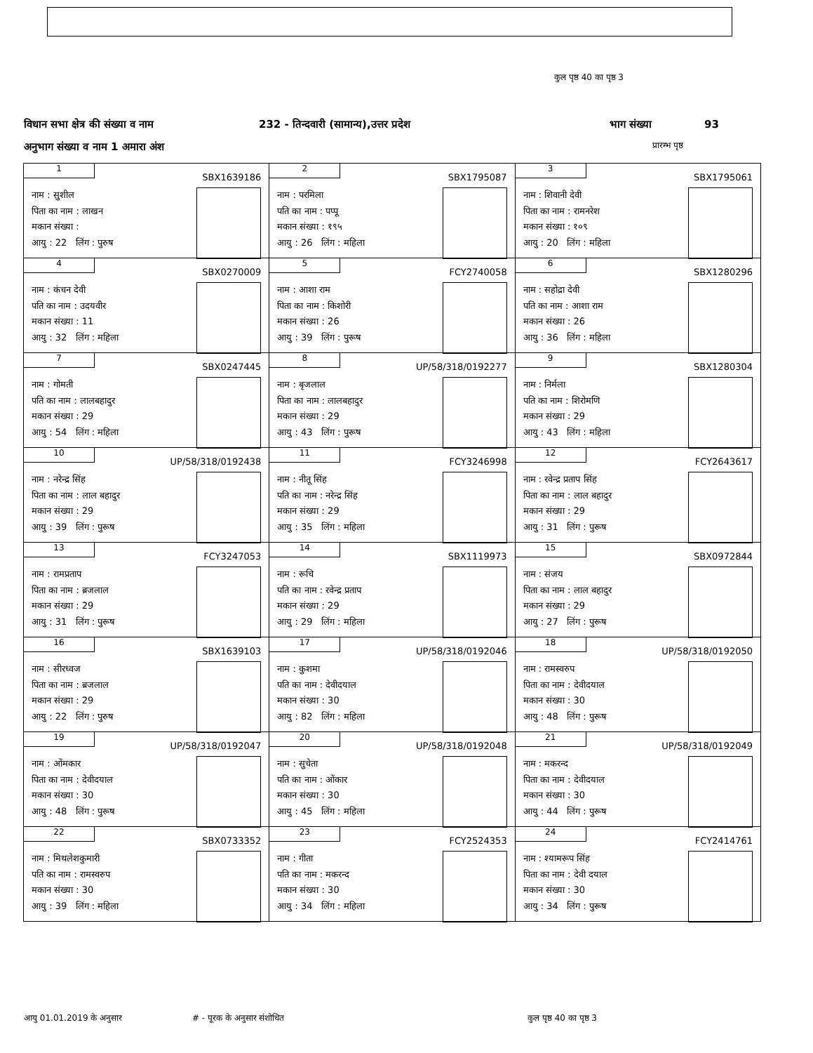कुल पृष्ठ 40 का पृष्ठ 3
विधान सभा क्षेत्र की संख्या व नाम 232 - तिन्दवारी (सामान्य),उत्तर प्रदेश भाग संख्या 93
अनुभाग संख्या व नाम 1 अमारा अंश प्रारम्भ पृष्ठ
| 1 SBX1639186 नाम : सुशील पिता का नाम : लाखन मकान संख्या : आयु : 22 लिंग : पुरुष | 2 SBX1795087 नाम : परमिला पति का नाम : पप्पू मकान संख्या : १९५ आयु : 26 लिंग : महिला | 3 SBX1795061 नाम : शिवानी देवी पिता का नाम : रामनरेश मकान संख्या : १०९ आयु : 20 लिंग : महिला |
| 4 SBX0270009 नाम : कंचन देवी पति का नाम : उदयवीर मकान संख्या : 11 आयु : 32 लिंग : महिला | 5 FCY2740058 नाम : आशा राम पिता का नाम : किशोरी मकान संख्या : 26 आयु : 39 लिंग : पुरूष | 6 SBX1280296 नाम : सहोद्रा देवी पति का नाम : आशा राम मकान संख्या : 26 आयु : 36 लिंग : महिला |
| 7 SBX0247445 नाम : गोमती पति का नाम : लालबहादुर मकान संख्या : 29 आयु : 54 लिंग : महिला | 8 UP/58/318/0192277 नाम : बृजलाल पिता का नाम : लालबहादुर मकान संख्या : 29 आयु : 43 लिंग : पुरूष | 9 SBX1280304 नाम : निर्मला पति का नाम : शिरोमणि मकान संख्या : 29 आयु : 43 लिंग : महिला |
| 10 UP/58/318/0192438 नाम : नरेन्द्र सिंह पिता का नाम : लाल बहादुर मकान संख्या : 29 आयु : 39 लिंग : पुरूष | 11 FCY3246998 नाम : नीतू सिंह पति का नाम : नरेन्द्र सिंह मकान संख्या : 29 आयु : 35 लिंग : महिला | 12 FCY2643617 नाम : रवेन्द्र प्रताप सिंह पिता का नाम : लाल बहादुर मकान संख्या : 29 आयु : 31 लिंग : पुरूष |
| 13 FCY3247053 नाम : रामप्रताप पिता का नाम : ब्रजलाल मकान संख्या : 29 आयु : 31 लिंग : पुरूष | 14 SBX1119973 नाम : रूचि पति का नाम : रवेन्द्र प्रताप मकान संख्या : 29 आयु : 29 लिंग : महिला | 15 SBX0972844 नाम : संजय पिता का नाम : लाल बहादुर मकान संख्या : 29 आयु : 27 लिंग : पुरूष |
| 16 SBX1639103 नाम : सीरध्वज पिता का नाम : ब्रजलाल मकान संख्या : 29 आयु : 22 लिंग : पुरुष | 17 UP/58/318/0192046 नाम : कुशमा पति का नाम : देवीदयाल मकान संख्या : 30 आयु : 82 लिंग : महिला | 18 UP/58/318/0192050 नाम : रामस्वरुप पिता का नाम : देवीदयाल मकान संख्या : 30 आयु : 48 लिंग : पुरूष |
| 19 UP/58/318/0192047 नाम : ओंमकार पिता का नाम : देवीदयाल मकान संख्या : 30 आयु : 48 लिंग : पुरूष | 20 UP/58/318/0192048 नाम : सुचेता पति का नाम : ओंकार मकान संख्या : 30 आयु : 45 लिंग : महिला | 21 UP/58/318/0192049 नाम : मकरन्द पिता का नाम : देवीदयाल मकान संख्या : 30 आयु : 44 लिंग : पुरूष |
| 22 SBX0733352 नाम : मिथलेशकुमारी पति का नाम : रामस्वरुप मकान संख्या : 30 आयु : 39 लिंग : महिला | 23 FCY2524353 नाम : गीता पति का नाम : मकरन्द मकान संख्या : 30 आयु : 34 लिंग : महिला | 24 FCY2414761 नाम : श्यामरूप सिंह पिता का नाम : देवी दयाल मकान संख्या : 30 आयु : 34 लिंग : पुरूष |
आयु 01.01.2019 के अनुसार # - पूरक के अनुसार संशोधित कुल पृष्ठ 40 का पृष्ठ 3